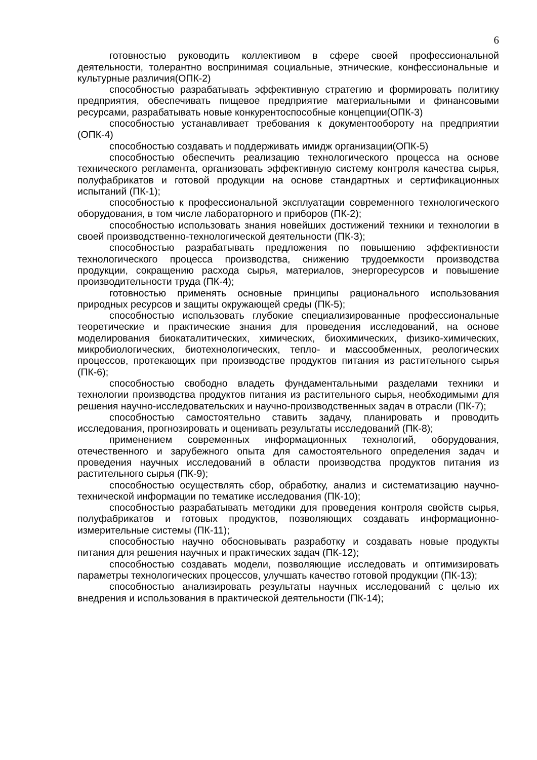6
готовностью руководить коллективом в сфере своей профессиональной деятельности, толерантно воспринимая социальные, этнические, конфессиональные и культурные различия(ОПК-2)
способностью разрабатывать эффективную стратегию и формировать политику предприятия, обеспечивать пищевое предприятие материальными и финансовыми ресурсами, разрабатывать новые конкурентоспособные концепции(ОПК-3)
способностью устанавливает требования к документообороту на предприятии (ОПК-4)
способностью создавать и поддерживать имидж организации(ОПК-5)
способностью обеспечить реализацию технологического процесса на основе технического регламента, организовать эффективную систему контроля качества сырья, полуфабрикатов и готовой продукции на основе стандартных и сертификационных испытаний (ПК-1);
способностью к профессиональной эксплуатации современного технологического оборудования, в том числе лабораторного и приборов (ПК-2);
способностью использовать знания новейших достижений техники и технологии в своей производственно-технологической деятельности (ПК-3);
способностью разрабатывать предложения по повышению эффективности технологического процесса производства, снижению трудоемкости производства продукции, сокращению расхода сырья, материалов, энергоресурсов и повышение производительности труда (ПК-4);
готовностью применять основные принципы рационального использования природных ресурсов и защиты окружающей среды (ПК-5);
способностью использовать глубокие специализированные профессиональные теоретические и практические знания для проведения исследований, на основе моделирования биокаталитических, химических, биохимических, физико-химических, микробиологических, биотехнологических, тепло- и массообменных, реологических процессов, протекающих при производстве продуктов питания из растительного сырья (ПК-6);
способностью свободно владеть фундаментальными разделами техники и технологии производства продуктов питания из растительного сырья, необходимыми для решения научно-исследовательских и научно-производственных задач в отрасли (ПК-7);
способностью самостоятельно ставить задачу, планировать и проводить исследования, прогнозировать и оценивать результаты исследований (ПК-8);
применением современных информационных технологий, оборудования, отечественного и зарубежного опыта для самостоятельного определения задач и проведения научных исследований в области производства продуктов питания из растительного сырья (ПК-9);
способностью осуществлять сбор, обработку, анализ и систематизацию научно-технической информации по тематике исследования (ПК-10);
способностью разрабатывать методики для проведения контроля свойств сырья, полуфабрикатов и готовых продуктов, позволяющих создавать информационно-измерительные системы (ПК-11);
способностью научно обосновывать разработку и создавать новые продукты питания для решения научных и практических задач (ПК-12);
способностью создавать модели, позволяющие исследовать и оптимизировать параметры технологических процессов, улучшать качество готовой продукции (ПК-13);
способностью анализировать результаты научных исследований с целью их внедрения и использования в практической деятельности (ПК-14);